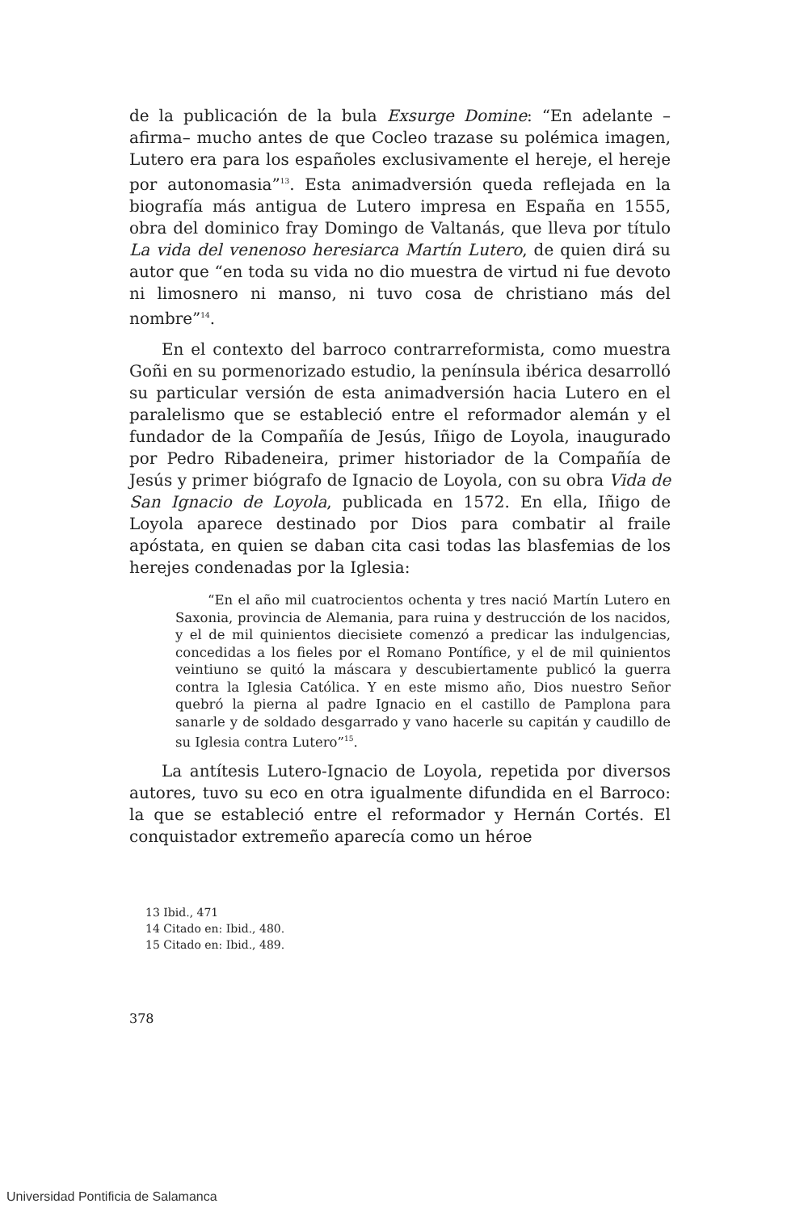de la publicación de la bula Exsurge Domine: “En adelante –afirma– mucho antes de que Cocleo trazase su polémica imagen, Lutero era para los españoles exclusivamente el hereje, el hereje por autonomasia”<sup>13</sup>. Esta animadversión queda reflejada en la biografía más antigua de Lutero impresa en España en 1555, obra del dominico fray Domingo de Valtanás, que lleva por título La vida del venenoso heresiarca Martín Lutero, de quien dirá su autor que “en toda su vida no dio muestra de virtud ni fue devoto ni limosnero ni manso, ni tuvo cosa de christiano más del nombre”<sup>14</sup>.
En el contexto del barroco contrarreformista, como muestra Goñi en su pormenorizado estudio, la península ibérica desarrolló su particular versión de esta animadversión hacia Lutero en el paralelismo que se estableció entre el reformador alemán y el fundador de la Compañía de Jesús, Iñigo de Loyola, inaugurado por Pedro Ribadeneira, primer historiador de la Compañía de Jesús y primer biógrafo de Ignacio de Loyola, con su obra Vida de San Ignacio de Loyola, publicada en 1572. En ella, Iñigo de Loyola aparece destinado por Dios para combatir al fraile apóstata, en quien se daban cita casi todas las blasfemias de los herejes condenadas por la Iglesia:
“En el año mil cuatrocientos ochenta y tres nació Martín Lutero en Saxonia, provincia de Alemania, para ruina y destrucción de los nacidos, y el de mil quinientos diecisiete comenzó a predicar las indulgencias, concedidas a los fieles por el Romano Pontífice, y el de mil quinientos veintiuno se quitó la máscara y descubiertamente publicó la guerra contra la Iglesia Católica. Y en este mismo año, Dios nuestro Señor quebró la pierna al padre Ignacio en el castillo de Pamplona para sanarle y de soldado desgarrado y vano hacerle su capitán y caudillo de su Iglesia contra Lutero”<sup>15</sup>.
La antítesis Lutero-Ignacio de Loyola, repetida por diversos autores, tuvo su eco en otra igualmente difundida en el Barroco: la que se estableció entre el reformador y Hernán Cortés. El conquistador extremeño aparecía como un héroe
13 Ibid., 471
14 Citado en: Ibid., 480.
15 Citado en: Ibid., 489.
378
Universidad Pontificia de Salamanca